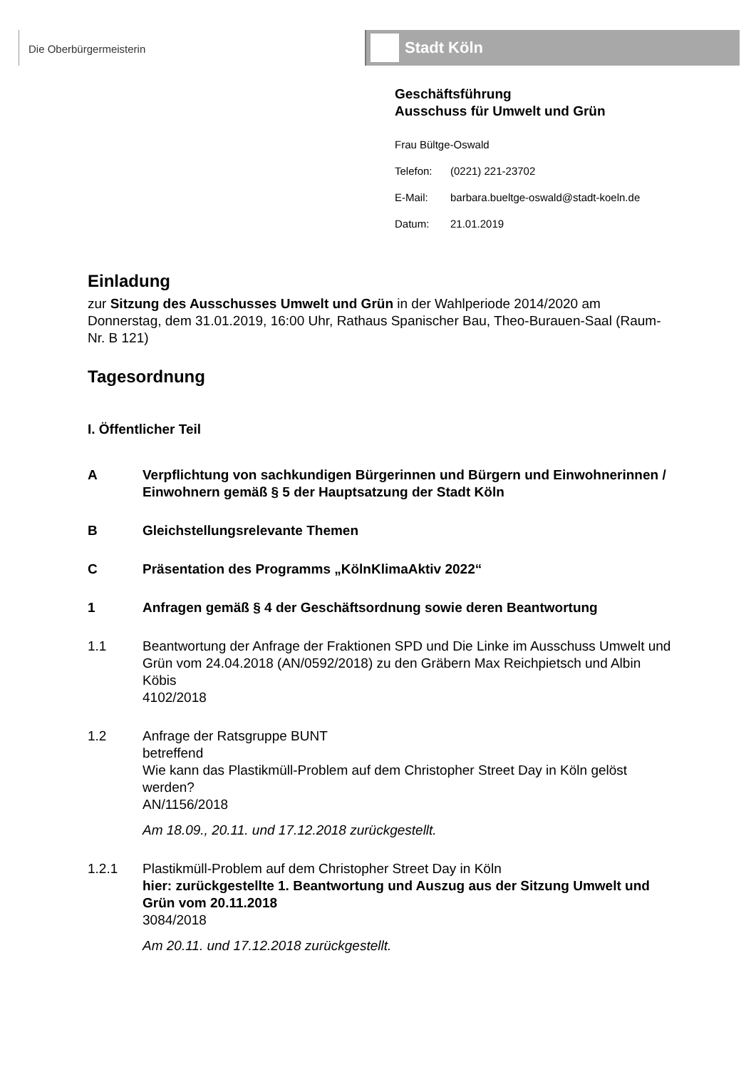Die Oberbürgermeisterin
Stadt Köln
Geschäftsführung
Ausschuss für Umwelt und Grün
Frau Bültge-Oswald
Telefon: (0221) 221-23702
E-Mail: barbara.bueltge-oswald@stadt-koeln.de
Datum: 21.01.2019
Einladung
zur Sitzung des Ausschusses Umwelt und Grün in der Wahlperiode 2014/2020 am Donnerstag, dem 31.01.2019, 16:00 Uhr, Rathaus Spanischer Bau, Theo-Burauen-Saal (Raum-Nr. B 121)
Tagesordnung
I. Öffentlicher Teil
A Verpflichtung von sachkundigen Bürgerinnen und Bürgern und Einwohnerinnen / Einwohnern gemäß § 5 der Hauptsatzung der Stadt Köln
B Gleichstellungsrelevante Themen
C Präsentation des Programms „KölnKlimaAktiv 2022“
1 Anfragen gemäß § 4 der Geschäftsordnung sowie deren Beantwortung
1.1 Beantwortung der Anfrage der Fraktionen SPD und Die Linke im Ausschuss Umwelt und Grün vom 24.04.2018 (AN/0592/2018) zu den Gräbern Max Reichpietsch und Albin Köbis
4102/2018
1.2 Anfrage der Ratsgruppe BUNT
betreffend
Wie kann das Plastikmüll-Problem auf dem Christopher Street Day in Köln gelöst werden?
AN/1156/2018
Am 18.09., 20.11. und 17.12.2018 zurückgestellt.
1.2.1 Plastikmüll-Problem auf dem Christopher Street Day in Köln
hier: zurückgestellte 1. Beantwortung und Auszug aus der Sitzung Umwelt und Grün vom 20.11.2018
3084/2018
Am 20.11. und 17.12.2018 zurückgestellt.